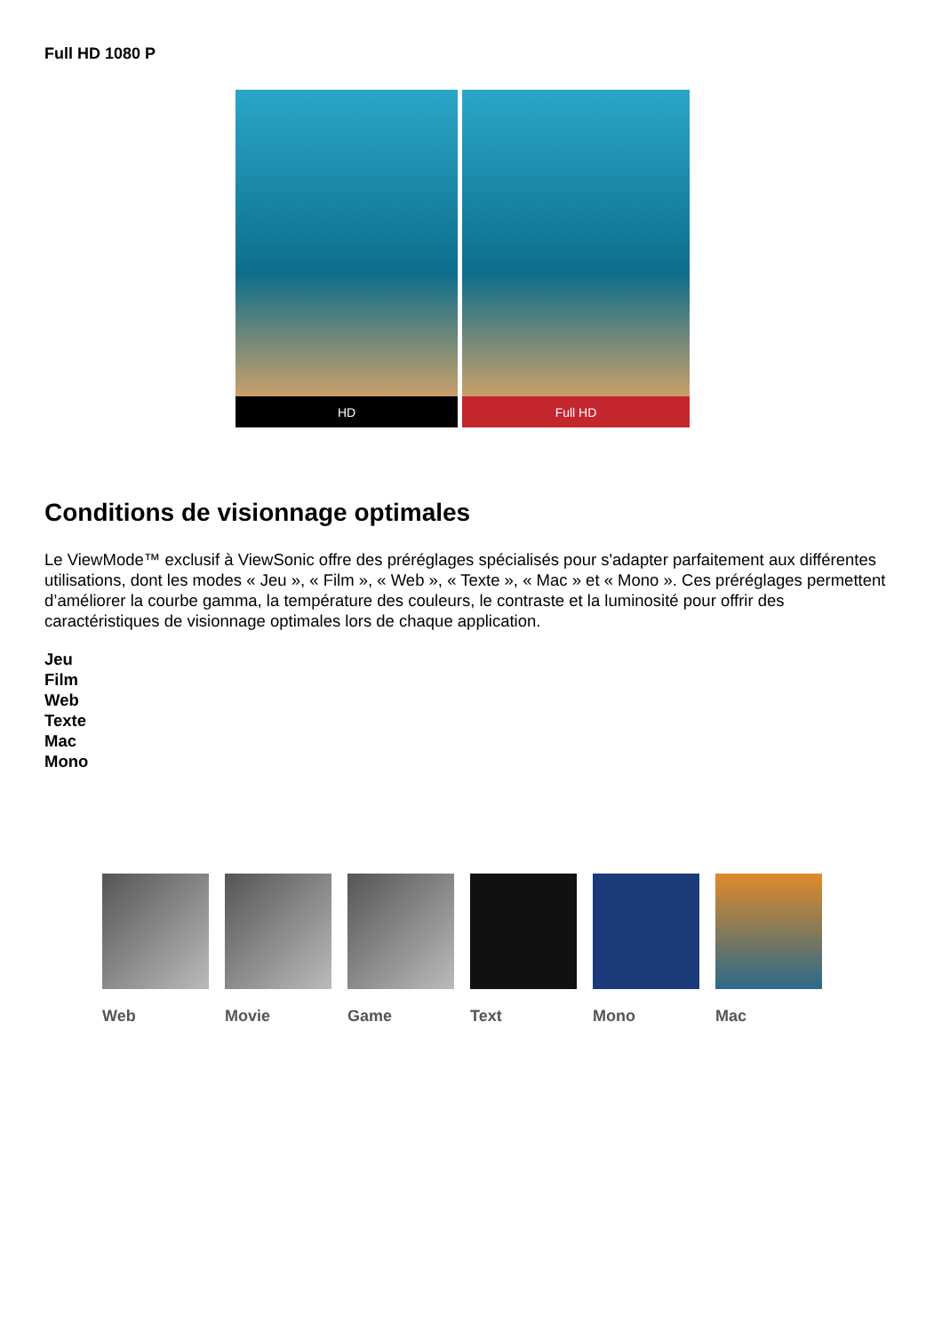Full HD 1080 P
HD Full HD
Conditions de visionnage optimales
Le ViewMode™ exclusif à ViewSonic offre des préréglages spécialisés pour s'adapter parfaitement aux différentes utilisations, dont les modes « Jeu », « Film », « Web », « Texte », « Mac » et « Mono ». Ces préréglages permettent d’améliorer la courbe gamma, la température des couleurs, le contraste et la luminosité pour offrir des caractéristiques de visionnage optimales lors de chaque application.
Jeu
Film
Web
Texte
Mac
Mono
Web Movie Game Text Mono Mac